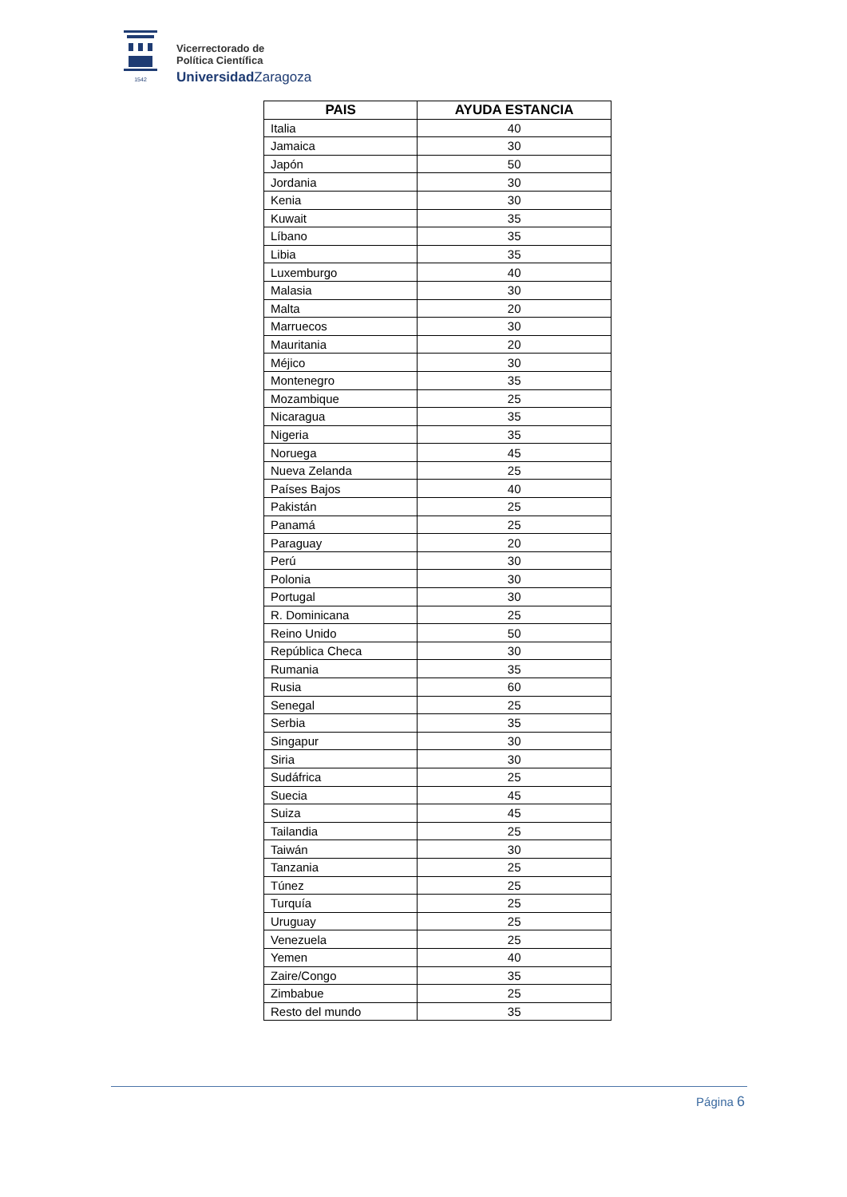1542
Vicerrectorado de
Política Científica
Universidad Zaragoza
| PAIS | AYUDA ESTANCIA |
| --- | --- |
| Italia | 40 |
| Jamaica | 30 |
| Japón | 50 |
| Jordania | 30 |
| Kenia | 30 |
| Kuwait | 35 |
| Líbano | 35 |
| Libia | 35 |
| Luxemburgo | 40 |
| Malasia | 30 |
| Malta | 20 |
| Marruecos | 30 |
| Mauritania | 20 |
| Méjico | 30 |
| Montenegro | 35 |
| Mozambique | 25 |
| Nicaragua | 35 |
| Nigeria | 35 |
| Noruega | 45 |
| Nueva Zelanda | 25 |
| Países Bajos | 40 |
| Pakistán | 25 |
| Panamá | 25 |
| Paraguay | 20 |
| Perú | 30 |
| Polonia | 30 |
| Portugal | 30 |
| R. Dominicana | 25 |
| Reino Unido | 50 |
| República Checa | 30 |
| Rumania | 35 |
| Rusia | 60 |
| Senegal | 25 |
| Serbia | 35 |
| Singapur | 30 |
| Siria | 30 |
| Sudáfrica | 25 |
| Suecia | 45 |
| Suiza | 45 |
| Tailandia | 25 |
| Taiwán | 30 |
| Tanzania | 25 |
| Túnez | 25 |
| Turquía | 25 |
| Uruguay | 25 |
| Venezuela | 25 |
| Yemen | 40 |
| Zaire/Congo | 35 |
| Zimbabue | 25 |
| Resto del mundo | 35 |
Página 6